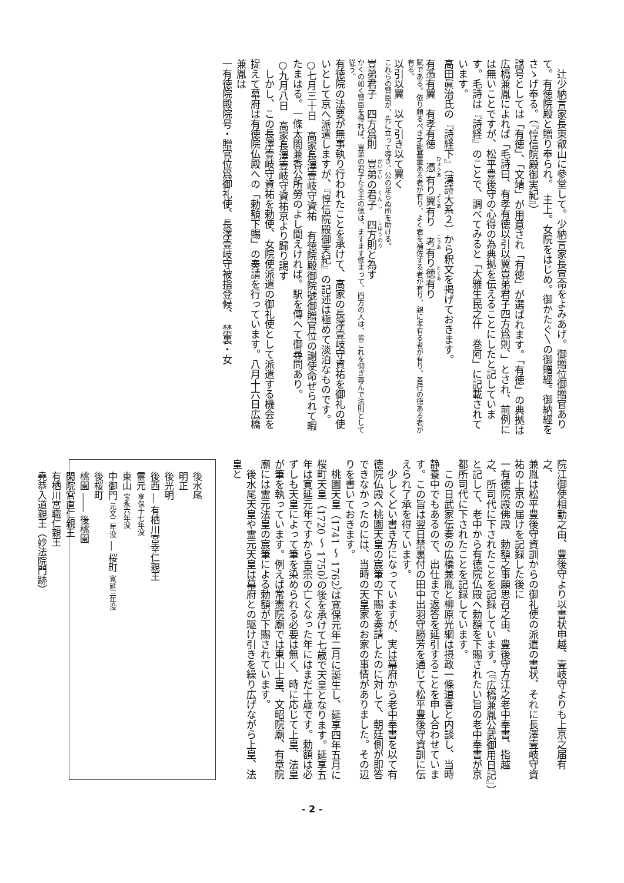辻少納言家長東叡山に參堂して。少納言家長宣命をよみあげ。御贈位御贈官ありて。有徳院殿と贈り奉られ。　主上。女院をはじめ。御かたぐ〵の御贈經。御納經をさゝげ奉る。（『惇信院殿御実紀』）
諡号としては「有徳」、「文靖」が用意され「有徳」が選ばれます。「有徳」の典拠は広橋兼胤によれば「毛詩曰、有孝有徳以引以翼豈弟君子四方爲則、」とされ、前例には無いことですが、松平豊後守の心得の為典拠を伝えることにしたと記しています。毛詩は『詩経』のことで、調べてみると「大雅生民之什　巻阿」に記載されています。
高田眞治氏の『詩経下』（漢詩大系２）から釈文を掲げておきます。
有憑有翼　有孝有徳　憑有り翼有り　考有り徳有り
賦である。依り頼るべき才能基量ある者が有り、よく君を補佐する者が有り、親に孝有る者が有り、善行の徳ある者が有る。
以引以翼　以て引き以て翼く
これらの賢臣が、先に立って導き、公の足らぬ所を助ける。
豈弟君子　四方爲則　豈弟の君子　四方則と為す
かくの如く賢臣を得れば、豈弟の君子たる王の徳は、ますます修まって、四方の人は、皆これを仰ぎ尊んで法則として従う。
有徳院の法要が無事執り行われたことを承けて、高家の長澤壹岐守資祐を御礼の使いとして京へ派遣しますが、『惇信院殿御実紀』の記述は極めて淡泊なものです。
○七月三十日　高家長澤壹岐守資祐　有徳院殿御院號御贈官位の謝使命ぜられて暇たまはる。一條太閤兼香公所勞のよし聞えければ。駅を傳へて御尋問あり。
○九月八日　高家長澤壹岐守資祐京より歸り謁す
　しかし、この長澤壹岐守資祐を勅使、女院使派遣の御礼使として派遣する機会を捉えて幕府は有徳院仏殿への「勅額下賜」の奏請を行っています。八月十六日広橋兼胤は
一有徳院殿院号・贈官位爲御礼使、長澤壹岐守被指登候、　禁裏・女
院江御使相勤之由、豊後守より以書状申越、壹岐守よりも上京之届有之、
兼胤は松平豊後守資訓からの御礼使の派遣の書状、それに長澤壹岐守資祐の上京の届けを記録した後に
一有徳院殿佛殿　勅額之事願思召之由、豊後守方江之老中奉書、指越之、所司代に下されたことを記録しています。（『広橋兼胤公武御用日記』）
と記して、老中から有徳院仏殿へ勅額を下賜されたい旨の老中奉書が京都所司代に下されたことを記録しています。
　この日武家伝奏の広橋兼胤と柳原光綱は摂政一條道香と内談し、当時静養中でもあるので、出仕まで返答を延引することを申し合わせています。この旨は翌日禁裏付の田中出羽守勝芳を通じて松平豊後守資訓に伝えられ了承を得ています。
　少しくどい書き方になっていますが、実は幕府から老中奉書を以て有徳院仏殿へ桃園天皇の宸筆の下賜を奏請したのに対して、朝廷側が即答できなかったのには、当時の天皇家のお家の事情がありました。その辺りを書いておきます。
　桃園天皇（1741 ～ 1762）は寛保元年二月に誕生し、延享四年五月に桜町天皇（1720 ～ 1750）の後を承けて七歳で天皇となります。延享五年は寛延元年ですから吉宗の亡くなった年にはまだ十歳です。勅額は必ずしも天皇によって筆を染められる必要は無く、時に応じて上皇、法皇が筆を執っています。例えば常憲院廟では東山上皇、文昭院廟、有章院廟には霊元法皇の宸筆による勅額が下賜されています。
　後水尾天皇や霊元天皇は幕府との駆け引きを繰り広げながら上皇、法皇と
後水尾
明正
後光明
後西 ― 有栖川宮幸仁親王
霊元 享保十七年没
東山 宝永六年没
中御門 元文二年没 ― 桜町 寛延三年没
後桜町
桃園 ―― 後桃園
閑院宮直仁親王
有栖川宮職仁親王
堯恭入道親王（妙法院門跡）
- 2 -